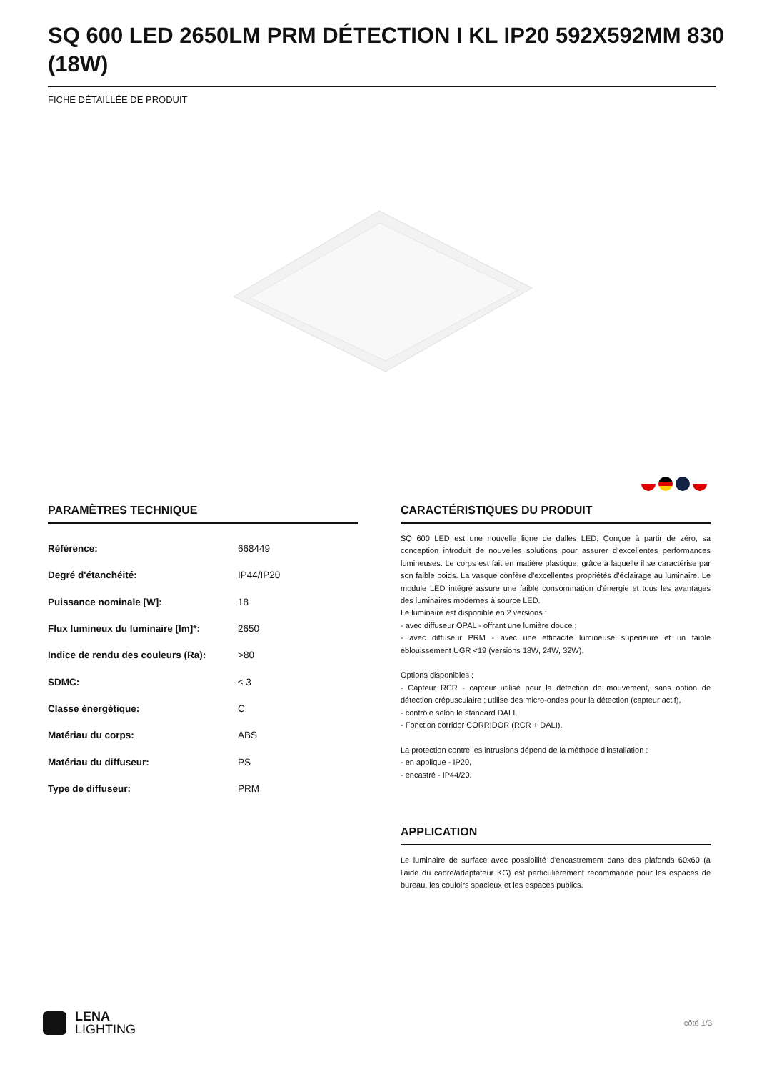SQ 600 LED 2650LM PRM DÉTECTION I KL IP20 592X592MM 830 (18W)
FICHE DÉTAILLÉE DE PRODUIT
PARAMÈTRES TECHNIQUE
| Référence: | 668449 |
| Degré d'étanchéité: | IP44/IP20 |
| Puissance nominale [W]: | 18 |
| Flux lumineux du luminaire [lm]*: | 2650 |
| Indice de rendu des couleurs (Ra): | >80 |
| SDMC: | ≤ 3 |
| Classe énergétique: | C |
| Matériau du corps: | ABS |
| Matériau du diffuseur: | PS |
| Type de diffuseur: | PRM |
CARACTÉRISTIQUES DU PRODUIT
SQ 600 LED est une nouvelle ligne de dalles LED. Conçue à partir de zéro, sa conception introduit de nouvelles solutions pour assurer d’excellentes performances lumineuses. Le corps est fait en matière plastique, grâce à laquelle il se caractérise par son faible poids. La vasque confère d'excellentes propriétés d'éclairage au luminaire. Le module LED intégré assure une faible consommation d'énergie et tous les avantages des luminaires modernes à source LED.
Le luminaire est disponible en 2 versions :
- avec diffuseur OPAL - offrant une lumière douce ;
- avec diffuseur PRM - avec une efficacité lumineuse supérieure et un faible éblouissement UGR <19 (versions 18W, 24W, 32W).
Options disponibles :
- Capteur RCR - capteur utilisé pour la détection de mouvement, sans option de détection crépusculaire ; utilise des micro-ondes pour la détection (capteur actif),
- contrôle selon le standard DALI,
- Fonction corridor CORRIDOR (RCR + DALI).
La protection contre les intrusions dépend de la méthode d'installation :
- en applique - IP20,
- encastré - IP44/20.
APPLICATION
Le luminaire de surface avec possibilité d'encastrement dans des plafonds 60x60 (à l'aide du cadre/adaptateur KG) est particulièrement recommandé pour les espaces de bureau, les couloirs spacieux et les espaces publics.
LENA
LIGHTING
côté 1/3